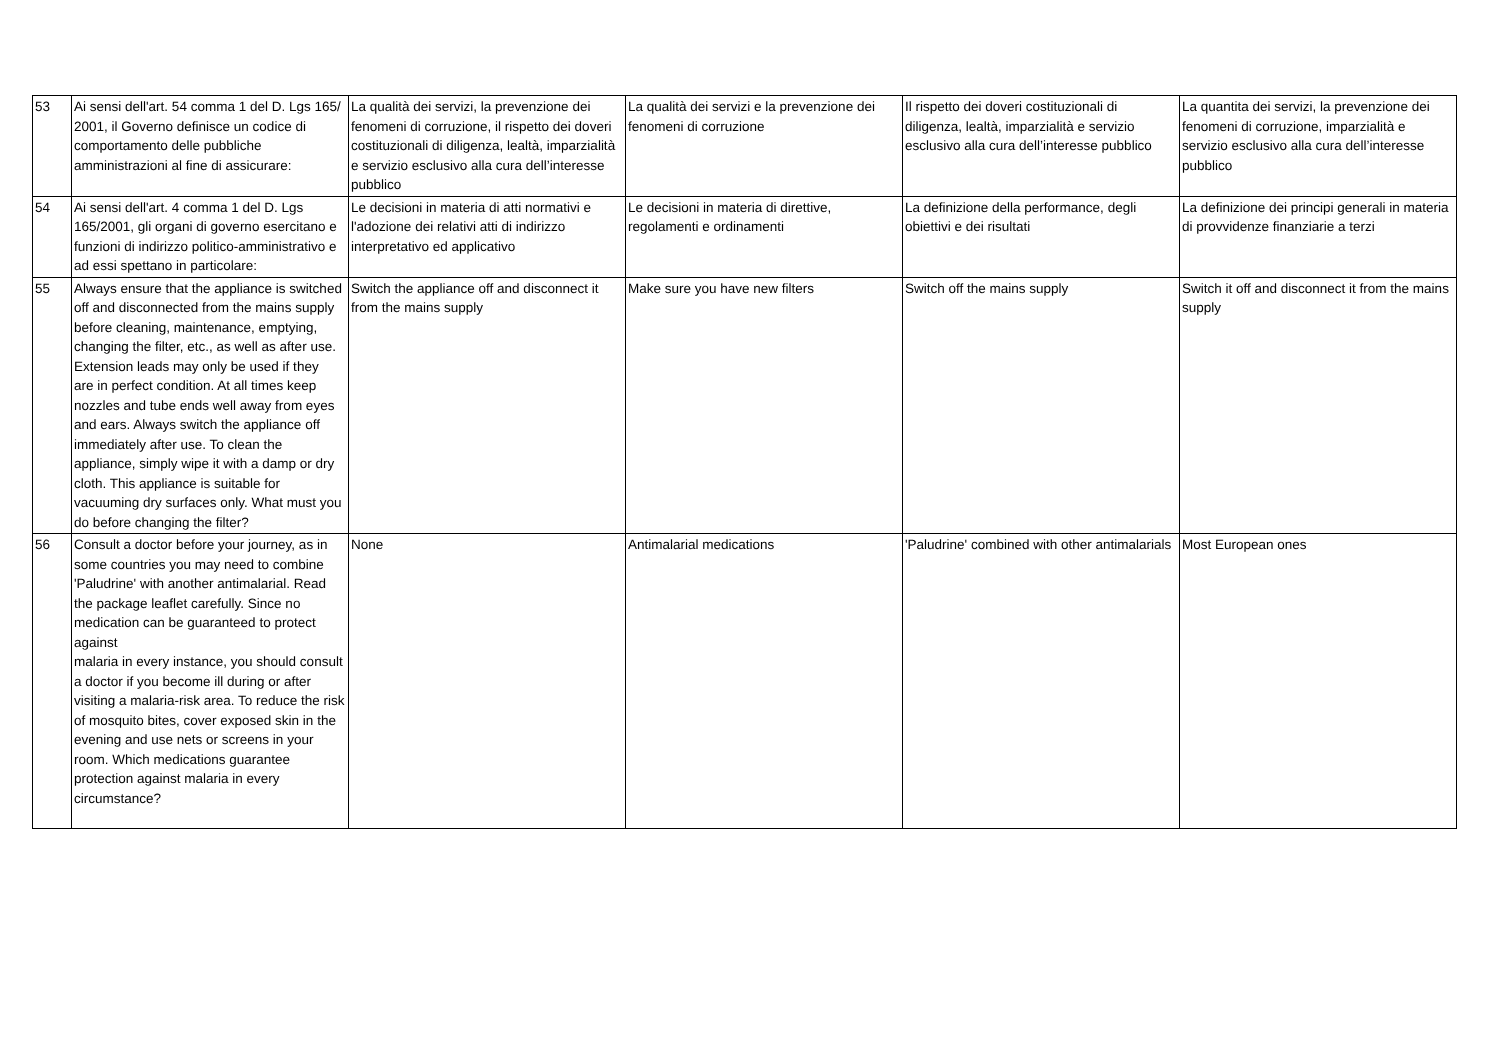| 53 | Ai sensi dell'art. 54 comma 1 del D. Lgs 165/ 2001, il Governo definisce un codice di comportamento delle pubbliche amministrazioni al fine di assicurare: | La qualità dei servizi, la prevenzione dei fenomeni di corruzione, il rispetto dei doveri costituzionali di diligenza, lealtà, imparzialità e servizio esclusivo alla cura dell’interesse pubblico | La qualità dei servizi e la prevenzione dei fenomeni di corruzione | Il rispetto dei doveri costituzionali di diligenza, lealtà, imparzialità e servizio esclusivo alla cura dell’interesse pubblico | La quantita dei servizi, la prevenzione dei fenomeni di corruzione, imparzialità e servizio esclusivo alla cura dell’interesse pubblico |
| 54 | Ai sensi dell'art. 4 comma 1 del D. Lgs 165/2001, gli organi di governo esercitano e funzioni di indirizzo politico-amministrativo e ad essi spettano in particolare: | Le decisioni in materia di atti normativi e l'adozione dei relativi atti di indirizzo interpretativo ed applicativo | Le decisioni in materia di direttive, regolamenti e ordinamenti | La definizione della performance, degli obiettivi e dei risultati | La definizione dei principi generali in materia di provvidenze finanziarie a terzi |
| 55 | Always ensure that the appliance is switched off and disconnected from the mains supply before cleaning, maintenance, emptying, changing the filter, etc., as well as after use. Extension leads may only be used if they are in perfect condition. At all times keep nozzles and tube ends well away from eyes and ears. Always switch the appliance off immediately after use. To clean the appliance, simply wipe it with a damp or dry cloth. This appliance is suitable for vacuuming dry surfaces only. What must you do before changing the filter? | Switch the appliance off and disconnect it from the mains supply | Make sure you have new filters | Switch off the mains supply | Switch it off and disconnect it from the mains supply |
| 56 | Consult a doctor before your journey, as in some countries you may need to combine 'Paludrine' with another antimalarial. Read the package leaflet carefully. Since no medication can be guaranteed to protect against malaria in every instance, you should consult a doctor if you become ill during or after visiting a malaria-risk area. To reduce the risk of mosquito bites, cover exposed skin in the evening and use nets or screens in your room. Which medications guarantee protection against malaria in every circumstance? | None | Antimalarial medications | 'Paludrine' combined with other antimalarials | Most European ones |